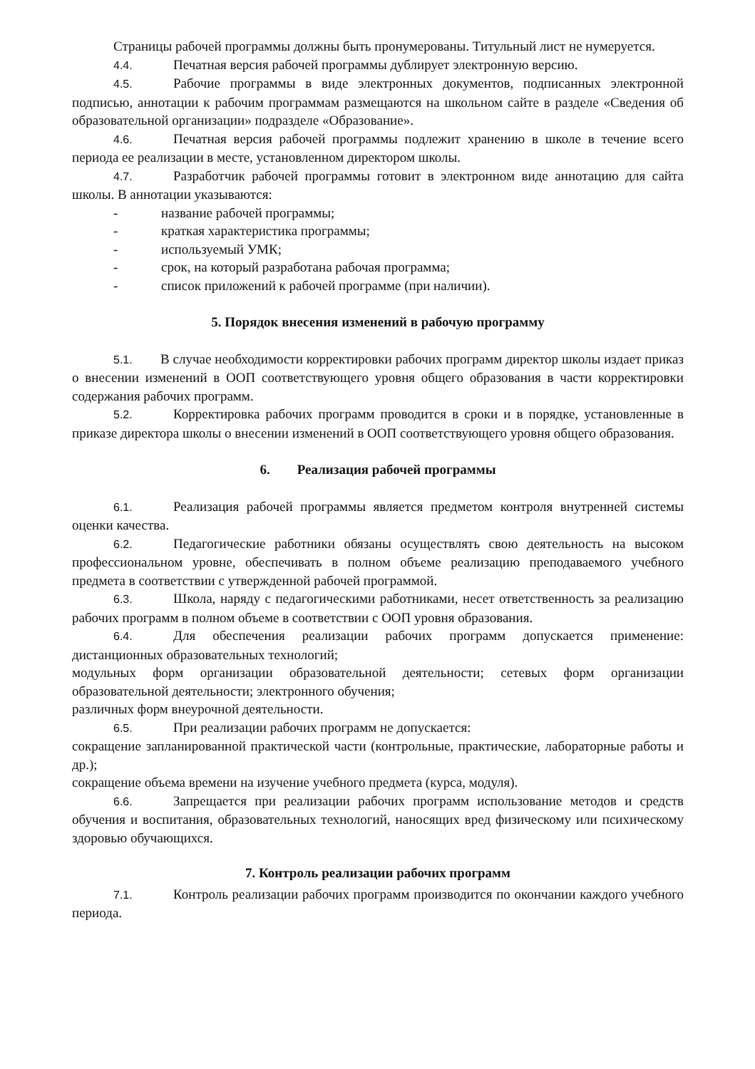Страницы рабочей программы должны быть пронумерованы. Титульный лист не нумеруется.
4.4. Печатная версия рабочей программы дублирует электронную версию.
4.5. Рабочие программы в виде электронных документов, подписанных электронной подписью, аннотации к рабочим программам размещаются на школьном сайте в разделе «Сведения об образовательной организации» подразделе «Образование».
4.6. Печатная версия рабочей программы подлежит хранению в школе в течение всего периода ее реализации в месте, установленном директором школы.
4.7. Разработчик рабочей программы готовит в электронном виде аннотацию для сайта школы. В аннотации указываются:
- название рабочей программы;
- краткая характеристика программы;
- используемый УМК;
- срок, на который разработана рабочая программа;
- список приложений к рабочей программе (при наличии).
5. Порядок внесения изменений в рабочую программу
5.1. В случае необходимости корректировки рабочих программ директор школы издает приказ о внесении изменений в ООП соответствующего уровня общего образования в части корректировки содержания рабочих программ.
5.2. Корректировка рабочих программ проводится в сроки и в порядке, установленные в приказе директора школы о внесении изменений в ООП соответствующего уровня общего образования.
6. Реализация рабочей программы
6.1. Реализация рабочей программы является предметом контроля внутренней системы оценки качества.
6.2. Педагогические работники обязаны осуществлять свою деятельность на высоком профессиональном уровне, обеспечивать в полном объеме реализацию преподаваемого учебного предмета в соответствии с утвержденной рабочей программой.
6.3. Школа, наряду с педагогическими работниками, несет ответственность за реализацию рабочих программ в полном объеме в соответствии с ООП уровня образования.
6.4. Для обеспечения реализации рабочих программ допускается применение: дистанционных образовательных технологий;
модульных форм организации образовательной деятельности; сетевых форм организации образовательной деятельности; электронного обучения;
различных форм внеурочной деятельности.
6.5. При реализации рабочих программ не допускается:
сокращение запланированной практической части (контрольные, практические, лабораторные работы и др.);
сокращение объема времени на изучение учебного предмета (курса, модуля).
6.6. Запрещается при реализации рабочих программ использование методов и средств обучения и воспитания, образовательных технологий, наносящих вред физическому или психическому здоровью обучающихся.
7. Контроль реализации рабочих программ
7.1. Контроль реализации рабочих программ производится по окончании каждого учебного периода.